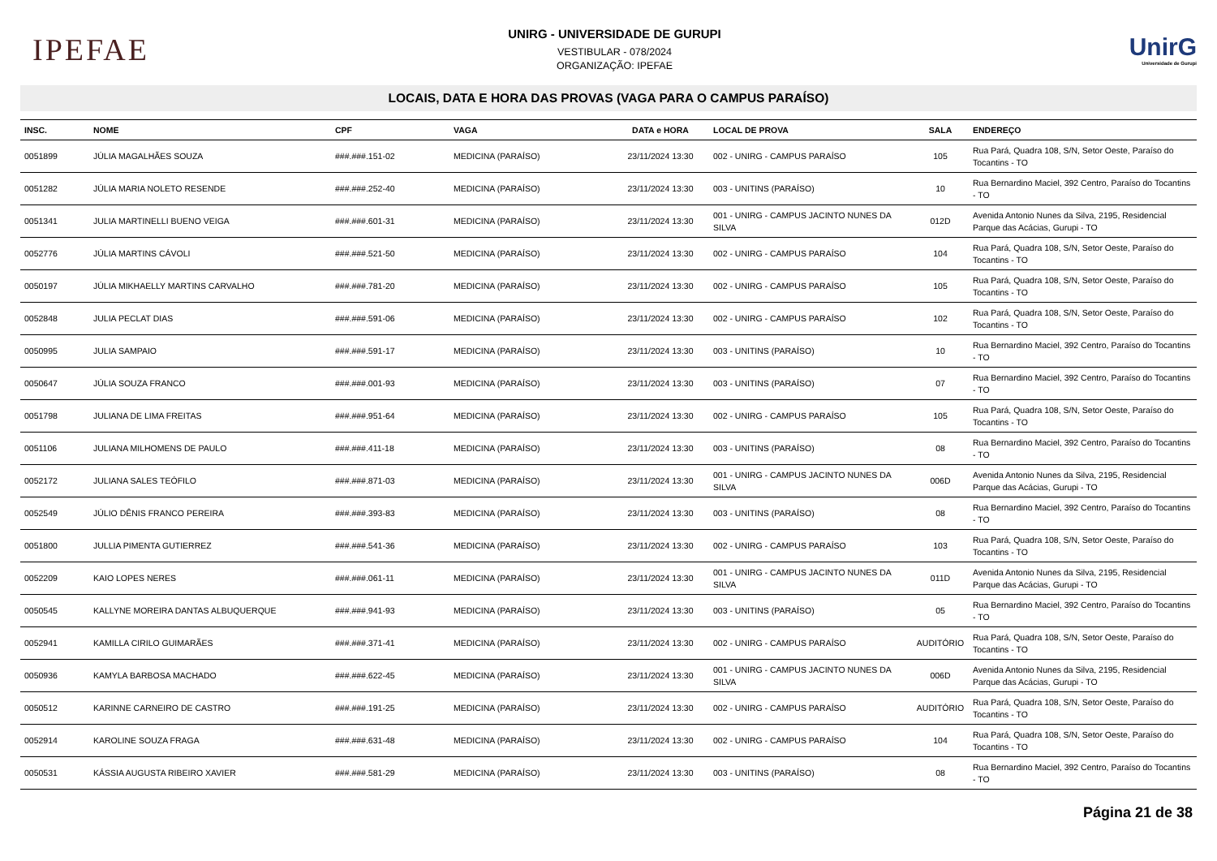IPEFAE
UNIRG - UNIVERSIDADE DE GURUPI
VESTIBULAR - 078/2024
ORGANIZAÇÃO: IPEFAE
UnirG
Universidade de Gurupi
LOCAIS, DATA E HORA DAS PROVAS (VAGA PARA O CAMPUS PARAÍSO)
| INSC. | NOME | CPF | VAGA | DATA e HORA | LOCAL DE PROVA | SALA | ENDEREÇO |
| --- | --- | --- | --- | --- | --- | --- | --- |
| 0051899 | JÚLIA MAGALHÃES SOUZA | ###.###.151-02 | MEDICINA (PARAÍSO) | 23/11/2024 13:30 | 002 - UNIRG - CAMPUS PARAÍSO | 105 | Rua Pará, Quadra 108, S/N, Setor Oeste, Paraíso do Tocantins - TO |
| 0051282 | JÚLIA MARIA NOLETO RESENDE | ###.###.252-40 | MEDICINA (PARAÍSO) | 23/11/2024 13:30 | 003 - UNITINS (PARAÍSO) | 10 | Rua Bernardino Maciel, 392 Centro, Paraíso do Tocantins - TO |
| 0051341 | JULIA MARTINELLI BUENO VEIGA | ###.###.601-31 | MEDICINA (PARAÍSO) | 23/11/2024 13:30 | 001 - UNIRG - CAMPUS JACINTO NUNES DA SILVA | 012D | Avenida Antonio Nunes da Silva, 2195, Residencial Parque das Acácias, Gurupi - TO |
| 0052776 | JÚLIA MARTINS CÁVOLI | ###.###.521-50 | MEDICINA (PARAÍSO) | 23/11/2024 13:30 | 002 - UNIRG - CAMPUS PARAÍSO | 104 | Rua Pará, Quadra 108, S/N, Setor Oeste, Paraíso do Tocantins - TO |
| 0050197 | JÚLIA MIKHAELLY MARTINS CARVALHO | ###.###.781-20 | MEDICINA (PARAÍSO) | 23/11/2024 13:30 | 002 - UNIRG - CAMPUS PARAÍSO | 105 | Rua Pará, Quadra 108, S/N, Setor Oeste, Paraíso do Tocantins - TO |
| 0052848 | JULIA PECLAT DIAS | ###.###.591-06 | MEDICINA (PARAÍSO) | 23/11/2024 13:30 | 002 - UNIRG - CAMPUS PARAÍSO | 102 | Rua Pará, Quadra 108, S/N, Setor Oeste, Paraíso do Tocantins - TO |
| 0050995 | JULIA SAMPAIO | ###.###.591-17 | MEDICINA (PARAÍSO) | 23/11/2024 13:30 | 003 - UNITINS (PARAÍSO) | 10 | Rua Bernardino Maciel, 392 Centro, Paraíso do Tocantins - TO |
| 0050647 | JÚLIA SOUZA FRANCO | ###.###.001-93 | MEDICINA (PARAÍSO) | 23/11/2024 13:30 | 003 - UNITINS (PARAÍSO) | 07 | Rua Bernardino Maciel, 392 Centro, Paraíso do Tocantins - TO |
| 0051798 | JULIANA DE LIMA FREITAS | ###.###.951-64 | MEDICINA (PARAÍSO) | 23/11/2024 13:30 | 002 - UNIRG - CAMPUS PARAÍSO | 105 | Rua Pará, Quadra 108, S/N, Setor Oeste, Paraíso do Tocantins - TO |
| 0051106 | JULIANA MILHOMENS DE PAULO | ###.###.411-18 | MEDICINA (PARAÍSO) | 23/11/2024 13:30 | 003 - UNITINS (PARAÍSO) | 08 | Rua Bernardino Maciel, 392 Centro, Paraíso do Tocantins - TO |
| 0052172 | JULIANA SALES TEÓFILO | ###.###.871-03 | MEDICINA (PARAÍSO) | 23/11/2024 13:30 | 001 - UNIRG - CAMPUS JACINTO NUNES DA SILVA | 006D | Avenida Antonio Nunes da Silva, 2195, Residencial Parque das Acácias, Gurupi - TO |
| 0052549 | JÚLIO DÊNIS FRANCO PEREIRA | ###.###.393-83 | MEDICINA (PARAÍSO) | 23/11/2024 13:30 | 003 - UNITINS (PARAÍSO) | 08 | Rua Bernardino Maciel, 392 Centro, Paraíso do Tocantins - TO |
| 0051800 | JULLIA PIMENTA GUTIERREZ | ###.###.541-36 | MEDICINA (PARAÍSO) | 23/11/2024 13:30 | 002 - UNIRG - CAMPUS PARAÍSO | 103 | Rua Pará, Quadra 108, S/N, Setor Oeste, Paraíso do Tocantins - TO |
| 0052209 | KAIO LOPES NERES | ###.###.061-11 | MEDICINA (PARAÍSO) | 23/11/2024 13:30 | 001 - UNIRG - CAMPUS JACINTO NUNES DA SILVA | 011D | Avenida Antonio Nunes da Silva, 2195, Residencial Parque das Acácias, Gurupi - TO |
| 0050545 | KALLYNE MOREIRA DANTAS ALBUQUERQUE | ###.###.941-93 | MEDICINA (PARAÍSO) | 23/11/2024 13:30 | 003 - UNITINS (PARAÍSO) | 05 | Rua Bernardino Maciel, 392 Centro, Paraíso do Tocantins - TO |
| 0052941 | KAMILLA CIRILO GUIMARÃES | ###.###.371-41 | MEDICINA (PARAÍSO) | 23/11/2024 13:30 | 002 - UNIRG - CAMPUS PARAÍSO | AUDITÓRIO | Rua Pará, Quadra 108, S/N, Setor Oeste, Paraíso do Tocantins - TO |
| 0050936 | KAMYLA BARBOSA MACHADO | ###.###.622-45 | MEDICINA (PARAÍSO) | 23/11/2024 13:30 | 001 - UNIRG - CAMPUS JACINTO NUNES DA SILVA | 006D | Avenida Antonio Nunes da Silva, 2195, Residencial Parque das Acácias, Gurupi - TO |
| 0050512 | KARINNE CARNEIRO DE CASTRO | ###.###.191-25 | MEDICINA (PARAÍSO) | 23/11/2024 13:30 | 002 - UNIRG - CAMPUS PARAÍSO | AUDITÓRIO | Rua Pará, Quadra 108, S/N, Setor Oeste, Paraíso do Tocantins - TO |
| 0052914 | KAROLINE SOUZA FRAGA | ###.###.631-48 | MEDICINA (PARAÍSO) | 23/11/2024 13:30 | 002 - UNIRG - CAMPUS PARAÍSO | 104 | Rua Pará, Quadra 108, S/N, Setor Oeste, Paraíso do Tocantins - TO |
| 0050531 | KÁSSIA AUGUSTA RIBEIRO XAVIER | ###.###.581-29 | MEDICINA (PARAÍSO) | 23/11/2024 13:30 | 003 - UNITINS (PARAÍSO) | 08 | Rua Bernardino Maciel, 392 Centro, Paraíso do Tocantins - TO |
Página 21 de 38